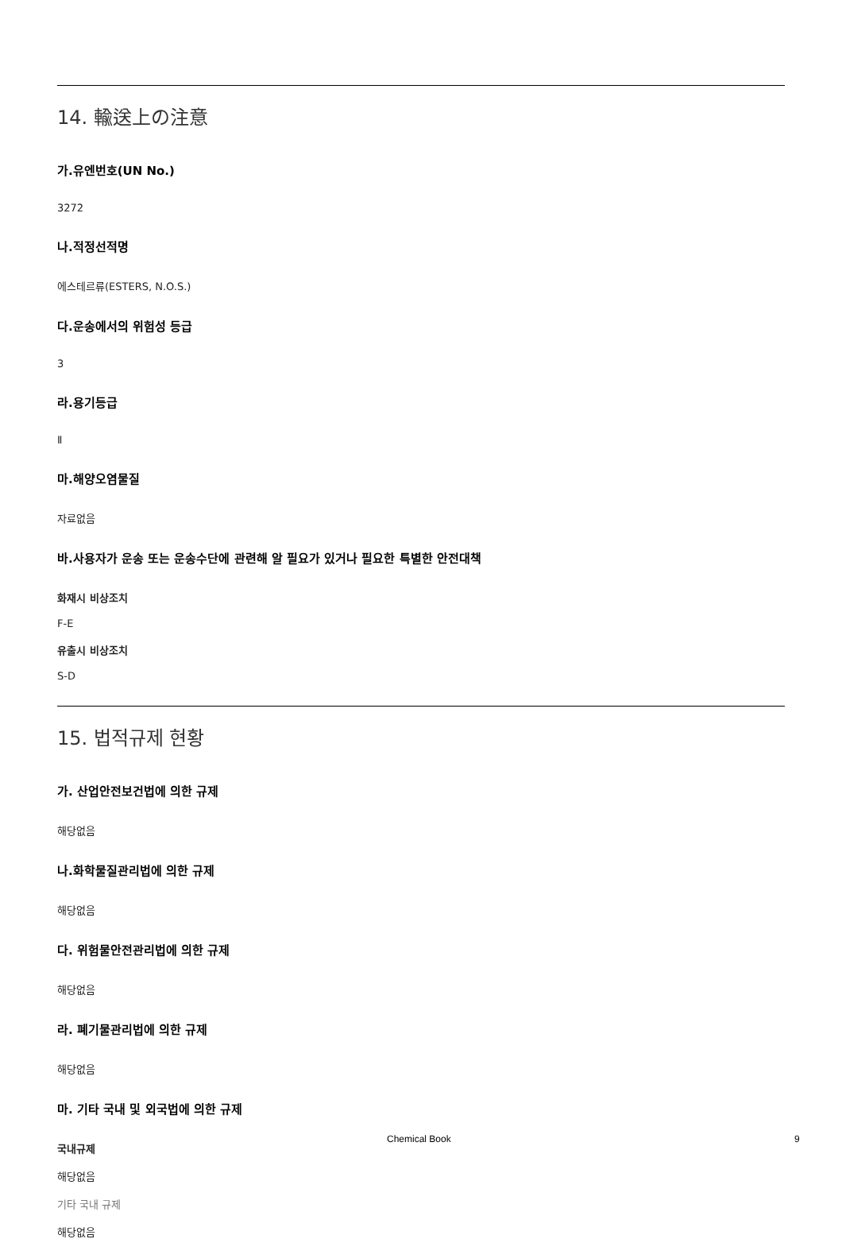14. 輸送上の注意
가.유엔번호(UN No.)
3272
나.적정선적명
에스테르류(ESTERS, N.O.S.)
다.운송에서의 위험성 등급
3
라.용기등급
Ⅱ
마.해양오염물질
자료없음
바.사용자가 운송 또는 운송수단에 관련해 알 필요가 있거나 필요한 특별한 안전대책
화재시 비상조치
F-E
유출시 비상조치
S-D
15. 법적규제 현황
가. 산업안전보건법에 의한 규제
해당없음
나.화학물질관리법에 의한 규제
해당없음
다. 위험물안전관리법에 의한 규제
해당없음
라. 폐기물관리법에 의한 규제
해당없음
마. 기타 국내 및 외국법에 의한 규제
국내규제
해당없음
기타 국내 규제
해당없음
Chemical Book 9